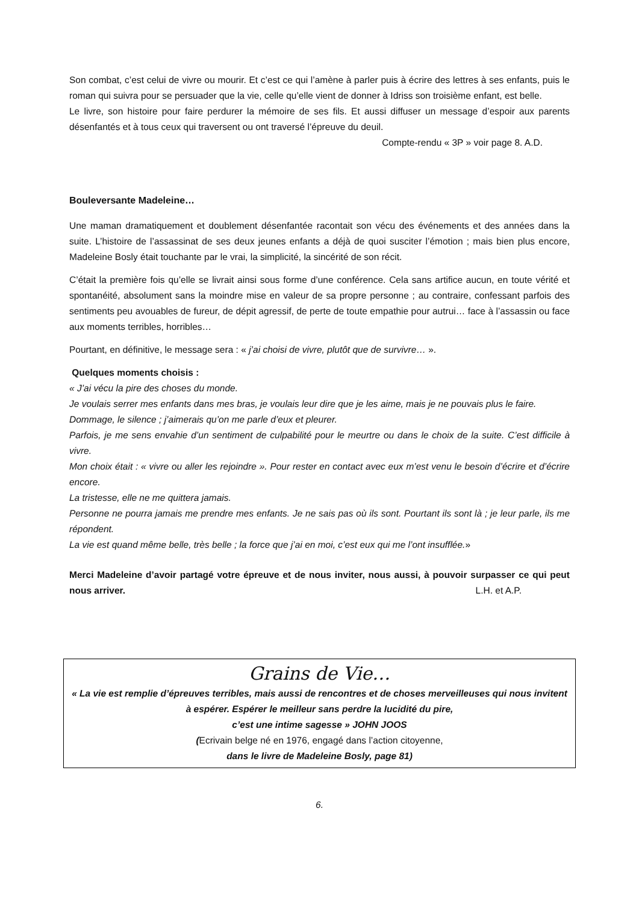Son combat, c’est celui de vivre ou mourir. Et c’est ce qui l’amène à parler puis à écrire des lettres à ses enfants, puis le roman qui suivra pour se persuader que la vie, celle qu’elle vient de donner à Idriss son troisième enfant, est belle.
Le livre, son histoire pour faire perdurer la mémoire de ses fils. Et aussi diffuser un message d’espoir aux parents désenfantés et à tous ceux qui traversent ou ont traversé l’épreuve du deuil.
Compte-rendu « 3P » voir page 8. A.D.
Bouleversante Madeleine…
Une maman dramatiquement et doublement désenfantée racontait son vécu des événements et des années dans la suite. L’histoire de l’assassinat de ses deux jeunes enfants a déjà de quoi susciter l’émotion ; mais bien plus encore, Madeleine Bosly était touchante par le vrai, la simplicité, la sincérité de son récit.
C’était la première fois qu’elle se livrait ainsi sous forme d’une conférence. Cela sans artifice aucun, en toute vérité et spontanéité, absolument sans la moindre mise en valeur de sa propre personne ; au contraire, confessant parfois des sentiments peu avouables de fureur, de dépit agressif, de perte de toute empathie pour autrui… face à l’assassin ou face aux moments terribles, horribles…
Pourtant, en définitive, le message sera : « j’ai choisi de vivre, plutôt que de survivre… ».
Quelques moments choisis :
« J’ai vécu la pire des choses du monde.
Je voulais serrer mes enfants dans mes bras, je voulais leur dire que je les aime, mais je ne pouvais plus le faire.
Dommage, le silence ; j’aimerais qu’on me parle d’eux et pleurer.
Parfois, je me sens envahie d’un sentiment de culpabilité pour le meurtre ou dans le choix de la suite. C’est difficile à vivre.
Mon choix était : « vivre ou aller les rejoindre ». Pour rester en contact avec eux m’est venu le besoin d’écrire et d’écrire encore.
La tristesse, elle ne me quittera jamais.
Personne ne pourra jamais me prendre mes enfants. Je ne sais pas où ils sont. Pourtant ils sont là ; je leur parle, ils me répondent.
La vie est quand même belle, très belle ; la force que j’ai en moi, c’est eux qui me l’ont insufflée.»
Merci Madeleine d’avoir partagé votre épreuve et de nous inviter, nous aussi, à pouvoir surpasser ce qui peut nous arriver. L.H. et A.P.
Grains de Vie…
« La vie est remplie d’épreuves terribles, mais aussi de rencontres et de choses merveilleuses qui nous invitent à espérer. Espérer le meilleur sans perdre la lucidité du pire,
c’est une intime sagesse » JOHN JOOS
(Ecrivain belge né en 1976, engagé dans l’action citoyenne,
dans le livre de Madeleine Bosly, page 81)
6.